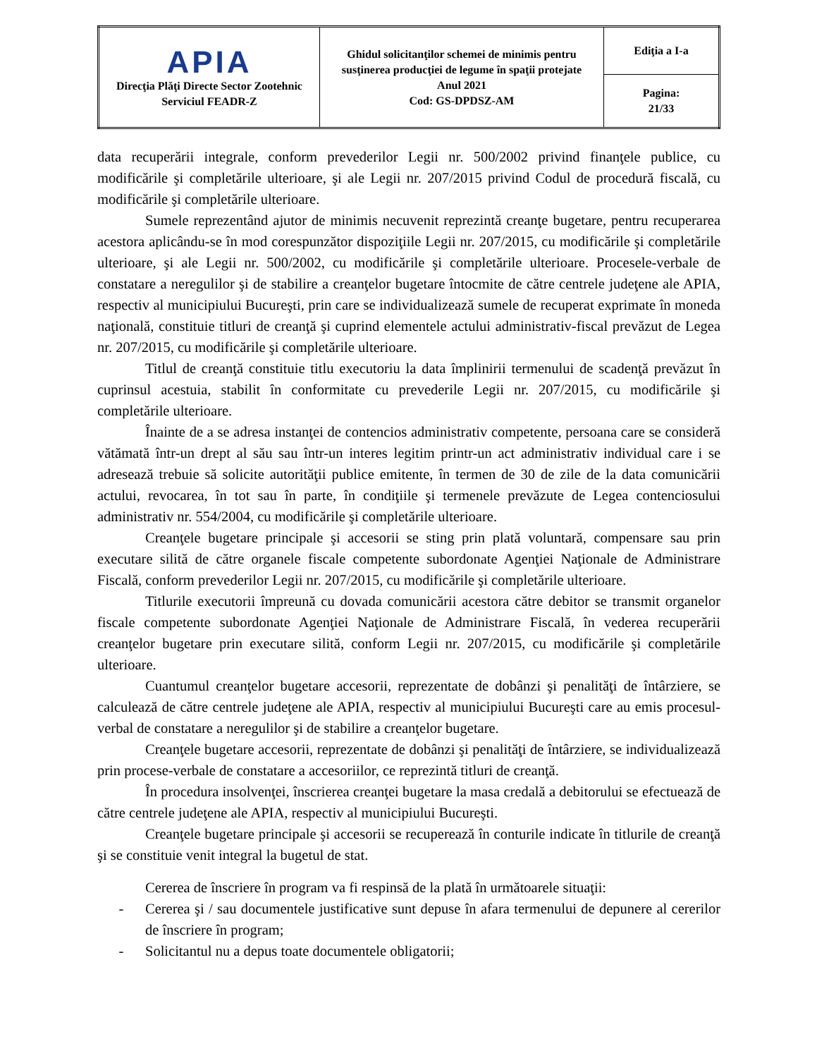| APIA Direcţia Plăţi Directe Sector Zootehnic Serviciul FEADR-Z | Ghidul solicitanţilor schemei de minimis pentru susţinerea producţiei de legume în spaţii protejate Anul 2021 Cod: GS-DPDSZ-AM | Ediţia a I-a |
| | | Pagina: 21/33 |
data recuperării integrale, conform prevederilor Legii nr. 500/2002 privind finanţele publice, cu modificările şi completările ulterioare, şi ale Legii nr. 207/2015 privind Codul de procedură fiscală, cu modificările şi completările ulterioare.
Sumele reprezentând ajutor de minimis necuvenit reprezintă creanţe bugetare, pentru recuperarea acestora aplicându-se în mod corespunzător dispoziţiile Legii nr. 207/2015, cu modificările şi completările ulterioare, şi ale Legii nr. 500/2002, cu modificările şi completările ulterioare. Procesele-verbale de constatare a neregulilor şi de stabilire a creanţelor bugetare întocmite de către centrele judeţene ale APIA, respectiv al municipiului Bucureşti, prin care se individualizează sumele de recuperat exprimate în moneda naţională, constituie titluri de creanţă şi cuprind elementele actului administrativ-fiscal prevăzut de Legea nr. 207/2015, cu modificările şi completările ulterioare.
Titlul de creanţă constituie titlu executoriu la data împlinirii termenului de scadenţă prevăzut în cuprinsul acestuia, stabilit în conformitate cu prevederile Legii nr. 207/2015, cu modificările şi completările ulterioare.
Înainte de a se adresa instanţei de contencios administrativ competente, persoana care se consideră vătămată într-un drept al său sau într-un interes legitim printr-un act administrativ individual care i se adresează trebuie să solicite autorităţii publice emitente, în termen de 30 de zile de la data comunicării actului, revocarea, în tot sau în parte, în condiţiile şi termenele prevăzute de Legea contenciosului administrativ nr. 554/2004, cu modificările şi completările ulterioare.
Creanţele bugetare principale şi accesorii se sting prin plată voluntară, compensare sau prin executare silită de către organele fiscale competente subordonate Agenţiei Naţionale de Administrare Fiscală, conform prevederilor Legii nr. 207/2015, cu modificările şi completările ulterioare.
Titlurile executorii împreună cu dovada comunicării acestora către debitor se transmit organelor fiscale competente subordonate Agenţiei Naţionale de Administrare Fiscală, în vederea recuperării creanţelor bugetare prin executare silită, conform Legii nr. 207/2015, cu modificările şi completările ulterioare.
Cuantumul creanţelor bugetare accesorii, reprezentate de dobânzi şi penalităţi de întârziere, se calculează de către centrele judeţene ale APIA, respectiv al municipiului Bucureşti care au emis procesul-verbal de constatare a neregulilor şi de stabilire a creanţelor bugetare.
Creanţele bugetare accesorii, reprezentate de dobânzi şi penalităţi de întârziere, se individualizează prin procese-verbale de constatare a accesoriilor, ce reprezintă titluri de creanţă.
În procedura insolvenţei, înscrierea creanţei bugetare la masa credală a debitorului se efectuează de către centrele judeţene ale APIA, respectiv al municipiului Bucureşti.
Creanţele bugetare principale şi accesorii se recuperează în conturile indicate în titlurile de creanţă şi se constituie venit integral la bugetul de stat.
Cererea de înscriere în program va fi respinsă de la plată în următoarele situaţii:
- Cererea şi / sau documentele justificative sunt depuse în afara termenului de depunere al cererilor de înscriere în program;
- Solicitantul nu a depus toate documentele obligatorii;